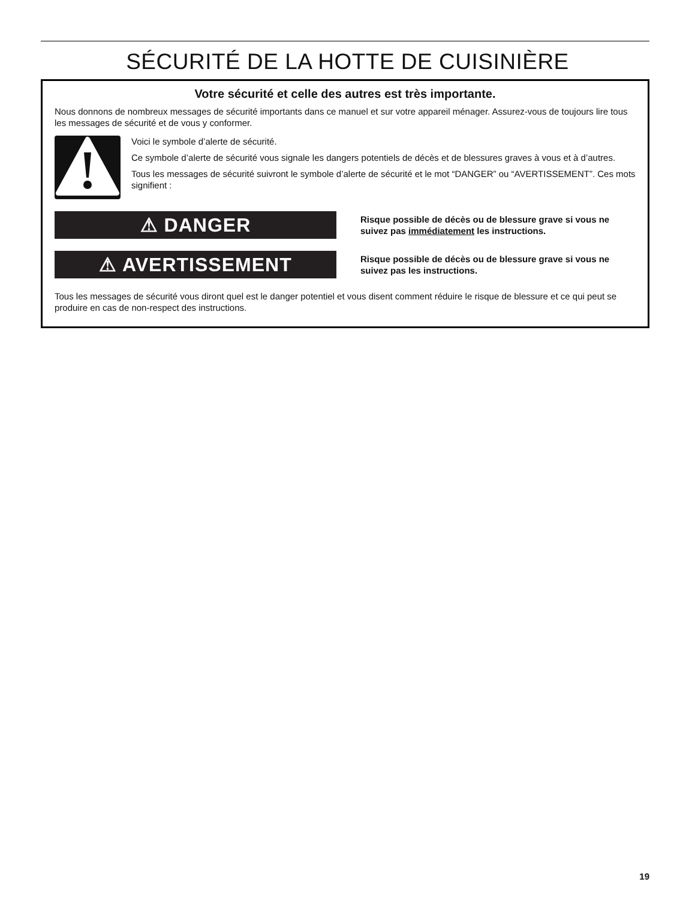SÉCURITÉ DE LA HOTTE DE CUISINIÈRE
Votre sécurité et celle des autres est très importante.
Nous donnons de nombreux messages de sécurité importants dans ce manuel et sur votre appareil ménager. Assurez-vous de toujours lire tous les messages de sécurité et de vous y conformer.
Voici le symbole d’alerte de sécurité.
Ce symbole d’alerte de sécurité vous signale les dangers potentiels de décès et de blessures graves à vous et à d’autres.
Tous les messages de sécurité suivront le symbole d’alerte de sécurité et le mot “DANGER” ou “AVERTISSEMENT”. Ces mots signifient :
⚠ DANGER
Risque possible de décès ou de blessure grave si vous ne suivez pas immédiatement les instructions.
⚠ AVERTISSEMENT
Risque possible de décès ou de blessure grave si vous ne suivez pas les instructions.
Tous les messages de sécurité vous diront quel est le danger potentiel et vous disent comment réduire le risque de blessure et ce qui peut se produire en cas de non-respect des instructions.
19